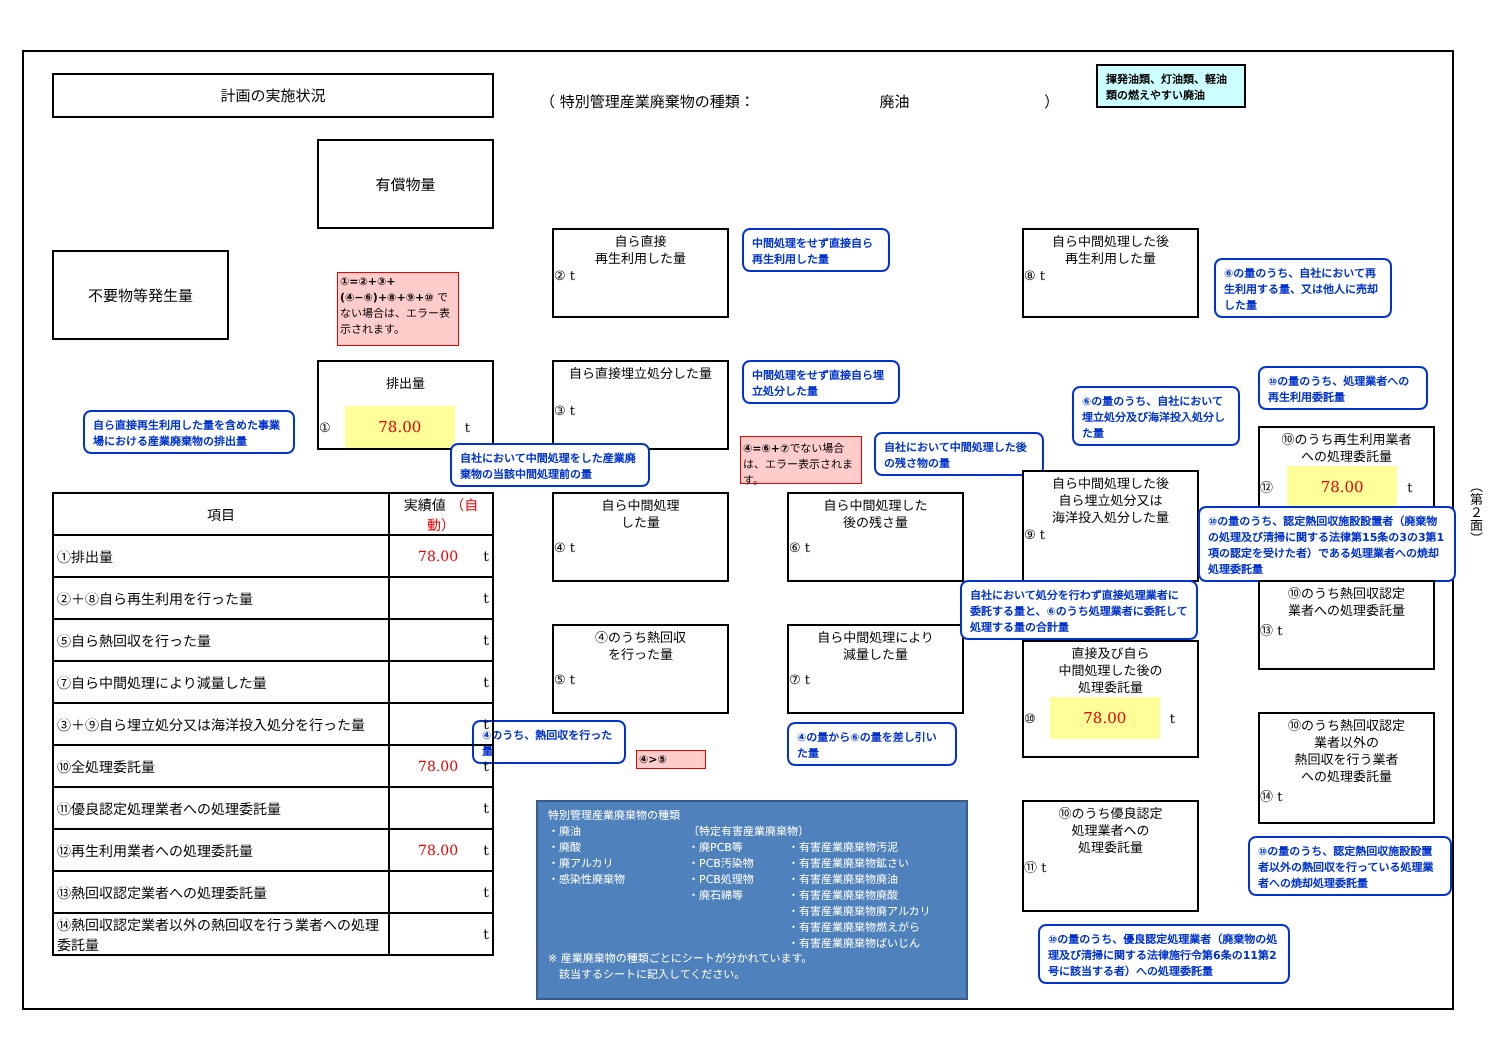計画の実施状況
（ 特別管理産業廃棄物の種類： 廃油 ）
揮発油類、灯油類、軽油類の燃えやすい廃油
有償物量
不要物等発生量
①=②+③+(④−⑥)+⑧+⑨+⑩ でない場合は、エラー表示されます。
排出量
① 78.00 t
自ら直接再生利用した量を含めた事業場における産業廃棄物の排出量
自ら直接
再生利用した量
② t
中間処理をせず直接自ら再生利用した量
自ら直接埋立処分した量
③ t
中間処理をせず直接自ら埋立処分した量
自社において中間処理をした産業廃棄物の当該中間処理前の量
④=⑥+⑦でない場合は、エラー表示されます。
自社において中間処理した後の残さ物の量
自ら中間処理
した量
④ t
自ら中間処理した
後の残さ量
⑥ t
④のうち熱回収
を行った量
⑤ t
自ら中間処理により
減量した量
⑦ t
④のうち、熱回収を行った量
④>⑤
④の量から⑥の量を差し引いた量
自ら中間処理した後
再生利用した量
⑧ t
⑥の量のうち、自社において再生利用する量、又は他人に売却した量
⑥の量のうち、自社において埋立処分及び海洋投入処分した量
自ら中間処理した後
自ら埋立処分又は
海洋投入処分した量
⑨ t
自社において処分を行わず直接処理業者に委託する量と、⑥のうち処理業者に委託して処理する量の合計量
直接及び自ら
中間処理した後の
処理委託量
⑩ 78.00 t
⑩のうち優良認定
処理業者への
処理委託量
⑪ t
⑩の量のうち、優良認定処理業者（廃棄物の処理及び清掃に関する法律施行令第6条の11第2号に該当する者）への処理委託量
⑩の量のうち、処理業者への再生利用委託量
⑩のうち再生利用業者
への処理委託量
⑫ 78.00 t
⑩の量のうち、認定熱回収施設設置者（廃棄物の処理及び清掃に関する法律第15条の3の3第1項の認定を受けた者）である処理業者への焼却処理委託量
⑩のうち熱回収認定
業者への処理委託量
⑬ t
⑩のうち熱回収認定
業者以外の
熱回収を行う業者
への処理委託量
⑭ t
⑩の量のうち、認定熱回収施設設置者以外の熱回収を行っている処理業者への焼却処理委託量
（第２面）
| 項目 | 実績値 （自動） |
| --- | --- |
| ①排出量 | 78.00 t |
| ②＋⑧自ら再生利用を行った量 | t |
| ⑤自ら熱回収を行った量 | t |
| ⑦自ら中間処理により減量した量 | t |
| ③＋⑨自ら埋立処分又は海洋投入処分を行った量 | t |
| ⑩全処理委託量 | 78.00 t |
| ⑪優良認定処理業者への処理委託量 | t |
| ⑫再生利用業者への処理委託量 | 78.00 t |
| ⑬熱回収認定業者への処理委託量 | t |
| ⑭熱回収認定業者以外の熱回収を行う業者への処理委託量 | t |
特別管理産業廃棄物の種類
・廃油
・廃酸
・廃アルカリ
・感染性廃棄物
〔特定有害産業廃棄物〕
・廃PCB等
・PCB汚染物
・PCB処理物
・廃石綿等
・有害産業廃棄物汚泥
・有害産業廃棄物鉱さい
・有害産業廃棄物廃油
・有害産業廃棄物廃酸
・有害産業廃棄物廃アルカリ
・有害産業廃棄物燃えがら
・有害産業廃棄物ばいじん
※ 産業廃棄物の種類ごとにシートが分かれています。
　該当するシートに記入してください。